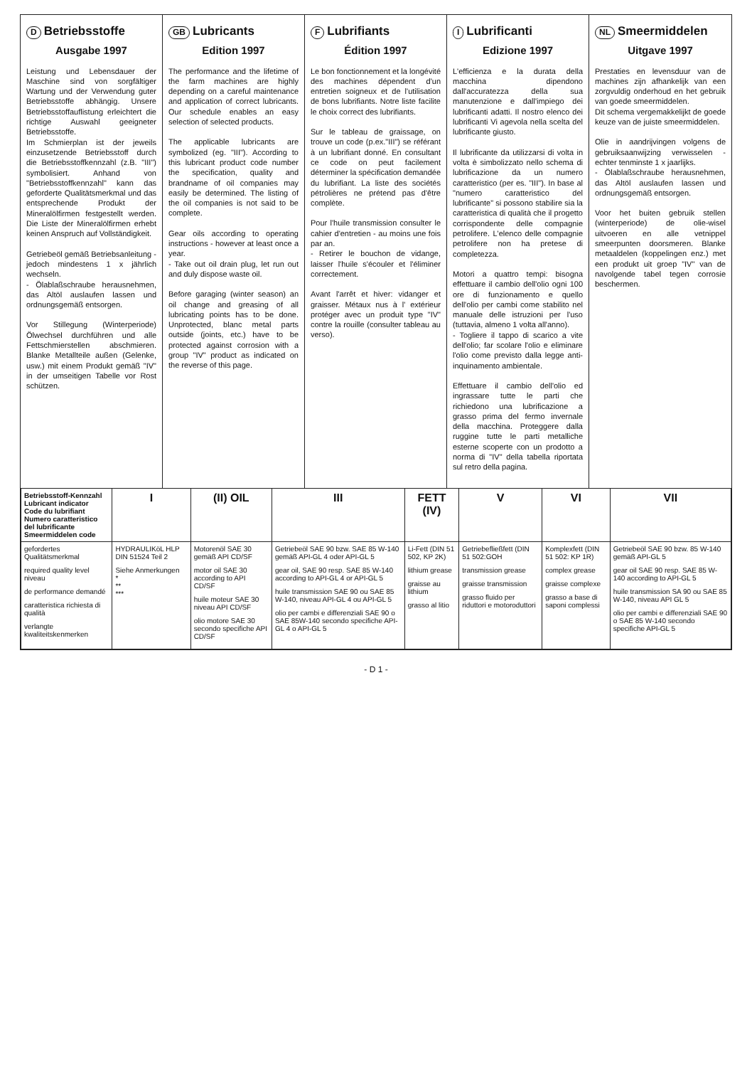D Betriebsstoffe
Ausgabe 1997
Leistung und Lebensdauer der Maschine sind von sorgfältiger Wartung und der Verwendung guter Betriebsstoffe abhängig. Unsere Betriebsstoffauflistung erleichtert die richtige Auswahl geeigneter Betriebsstoffe.
Im Schmierplan ist der jeweils einzusetzende Betriebsstoff durch die Betriebsstoffkennzahl (z.B. "III") symbolisiert. Anhand von "Betriebsstoffkennzahl" kann das geforderte Qualitätsmerkmal und das entsprechende Produkt der Mineralölfirmen festgestellt werden. Die Liste der Mineralölfirmen erhebt keinen Anspruch auf Vollständigkeit.
Getriebeöl gemäß Betriebsanleitung - jedoch mindestens 1 x jährlich wechseln.
- Ölablaßschraube herausnehmen, das Altöl auslaufen lassen und ordnungsgemäß entsorgen.
Vor Stillegung (Winterperiode) Ölwechsel durchführen und alle Fettschmierstellen abschmieren. Blanke Metallteile außen (Gelenke, usw.) mit einem Produkt gemäß "IV" in der umseitigen Tabelle vor Rost schützen.
GB Lubricants
Edition 1997
The performance and the lifetime of the farm machines are highly depending on a careful maintenance and application of correct lubricants. Our schedule enables an easy selection of selected products.
The applicable lubricants are symbolized (eg. "III"). According to this lubricant product code number the specification, quality and brandname of oil companies may easily be determined. The listing of the oil companies is not said to be complete.
Gear oils according to operating instructions - however at least once a year.
- Take out oil drain plug, let run out and duly dispose waste oil.
Before garaging (winter season) an oil change and greasing of all lubricating points has to be done. Unprotected, blanc metal parts outside (joints, etc.) have to be protected against corrosion with a group "IV" product as indicated on the reverse of this page.
F Lubrifiants
Édition 1997
Le bon fonctionnement et la longévité des machines dépendent d'un entretien soigneux et de l'utilisation de bons lubrifiants. Notre liste facilite le choix correct des lubrifiants.
Sur le tableau de graissage, on trouve un code (p.ex."III") se référant à un lubrifiant donné. En consultant ce code on peut facilement déterminer la spécification demandée du lubrifiant. La liste des sociétés pétrolières ne prétend pas d'être complète.
Pour l'huile transmission consulter le cahier d'entretien - au moins une fois par an.
- Retirer le bouchon de vidange, laisser l'huile s'écouler et l'éliminer correctement.
Avant l'arrêt et hiver: vidanger et graisser. Métaux nus à l' extérieur protéger avec un produit type "IV" contre la rouille (consulter tableau au verso).
I Lubrificanti
Edizione 1997
L'efficienza e la durata della macchina dipendono dall'accuratezza della sua manutenzione e dall'impiego dei lubrificanti adatti. Il nostro elenco dei lubrificanti Vi agevola nella scelta del lubrificante giusto.
Il lubrificante da utilizzarsi di volta in volta è simbolizzato nello schema di lubrificazione da un numero caratteristico (per es. "III"). In base al "numero caratteristico del lubrificante" si possono stabilire sia la caratteristica di qualità che il progetto corrispondente delle compagnie petrolifere. L'elenco delle compagnie petrolifere non ha pretese di completezza.
Motori a quattro tempi: bisogna effettuare il cambio dell'olio ogni 100 ore di funzionamento e quello dell'olio per cambi come stabilito nel manuale delle istruzioni per l'uso (tuttavia, almeno 1 volta all'anno).
- Togliere il tappo di scarico a vite dell'olio; far scolare l'olio e eliminare l'olio come previsto dalla legge anti-inquinamento ambientale.
Effettuare il cambio dell'olio ed ingrassare tutte le parti che richiedono una lubrificazione a grasso prima del fermo invernale della macchina. Proteggere dalla ruggine tutte le parti metalliche esterne scoperte con un prodotto a norma di "IV" della tabella riportata sul retro della pagina.
NL Smeermiddelen
Uitgave 1997
Prestaties en levensduur van de machines zijn afhankelijk van een zorgvuldig onderhoud en het gebruik van goede smeermiddelen.
Dit schema vergemakkelijkt de goede keuze van de juiste smeermiddelen.
Olie in aandrijvingen volgens de gebruiksaanwijzing verwisselen - echter tenminste 1 x jaarlijks.
- Ölablaßschraube herausnehmen, das Altöl auslaufen lassen und ordnungsgemäß entsorgen.
Voor het buiten gebruik stellen (winterperiode) de olie-wisel uitvoeren en alle vetnippel smeerpunten doorsmeren. Blanke metaaldelen (koppelingen enz.) met een produkt uit groep "IV" van de navolgende tabel tegen corrosie beschermen.
| Betriebsstoff-Kennzahl Lubricant indicator Code du lubrifiant Numero caratteristico del lubrificante Smeermiddelen code | I | (II) OIL | III | FETT (IV) | V | VI | VII |
| gefordertes Qualitätsmerkmal required quality level niveau de performance demandé caratteristica richiesta di qualità verlangte kwaliteitskenmerken | HYDRAULIKöL HLP DIN 51524 Teil 2 Siehe Anmerkungen * ** *** | Motorenöl SAE 30 gemäß API CD/SF motor oil SAE 30 according to API CD/SF huile moteur SAE 30 niveau API CD/SF olio motore SAE 30 secondo specifiche API CD/SF | Getriebeöl SAE 90 bzw. SAE 85 W-140 gemäß API-GL 4 oder API-GL 5 gear oil, SAE 90 resp. SAE 85 W-140 according to API-GL 4 or API-GL 5 huile transmission SAE 90 ou SAE 85 W-140, niveau API-GL 4 ou API-GL 5 olio per cambi e differenziali SAE 90 o SAE 85W-140 secondo specifiche API-GL 4 o API-GL 5 | Li-Fett (DIN 51 502, KP 2K) lithium grease graisse au lithium grasso al litio | Getriebefließfett (DIN 51 502:GOH transmission grease graisse transmission grasso fluido per riduttori e motoroduttori | Komplexfett (DIN 51 502: KP 1R) complex grease graisse complexe grasso a base di saponi complessi | Getriebeöl SAE 90 bzw. 85 W-140 gemäß API-GL 5 gear oil SAE 90 resp. SAE 85 W-140 according to API-GL 5 huile transmission SA 90 ou SAE 85 W-140, niveau API GL 5 olio per cambi e differenziali SAE 90 o SAE 85 W-140 secondo specifiche API-GL 5 |
- D 1 -